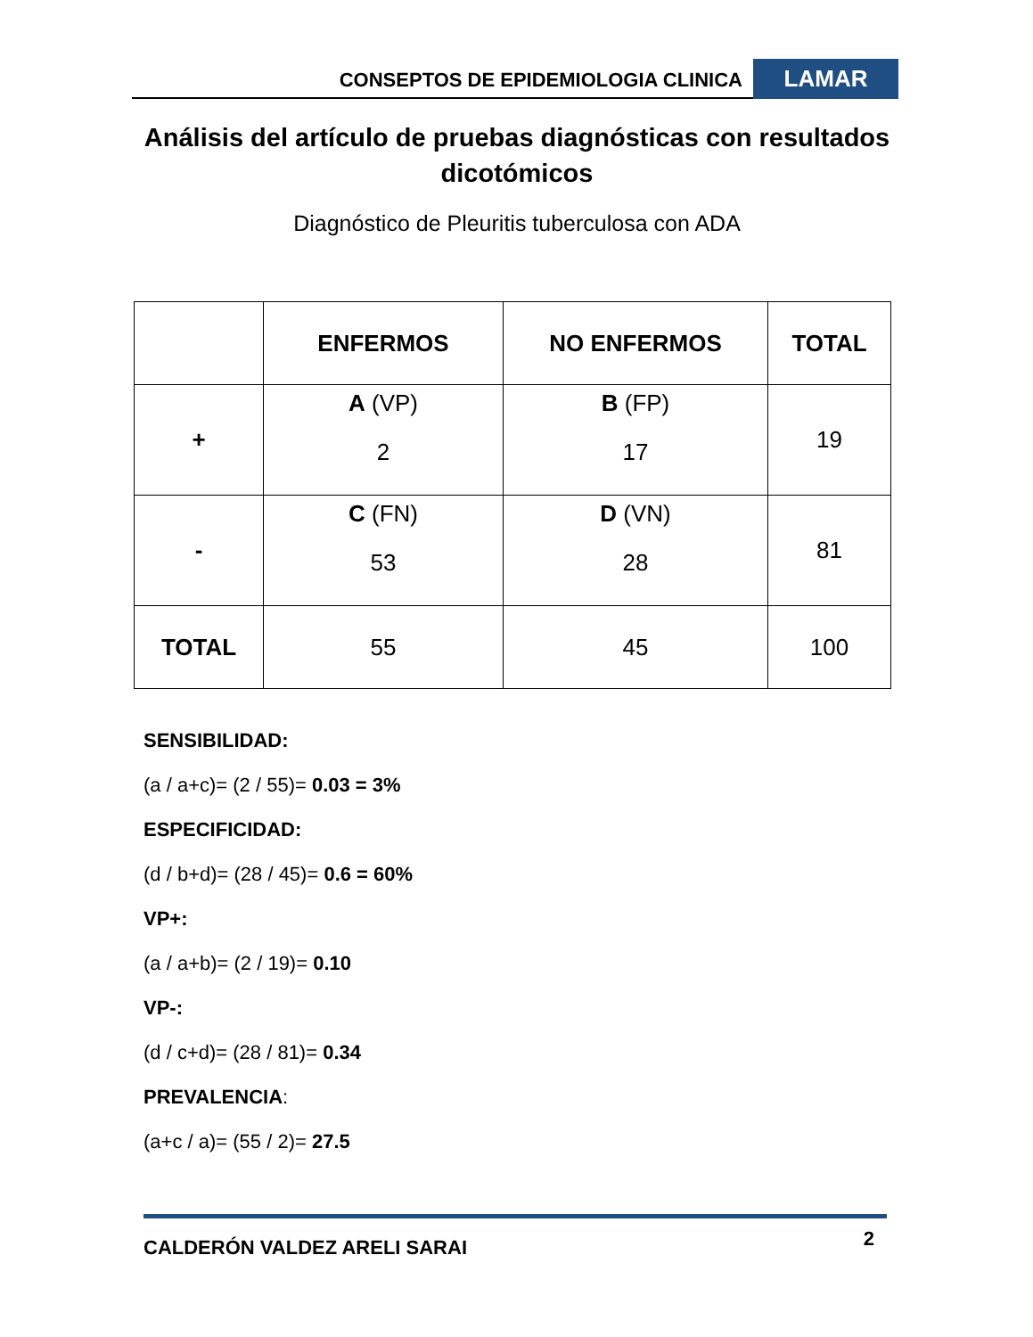CONSEPTOS DE EPIDEMIOLOGIA CLINICA
LAMAR
Análisis del artículo de pruebas diagnósticas con resultados dicotómicos
Diagnóstico de Pleuritis tuberculosa con ADA
| | ENFERMOS | NO ENFERMOS | TOTAL |
| --- | --- | --- | --- |
| + | A (VP) 2 | B (FP) 17 | 19 |
| - | C (FN) 53 | D (VN) 28 | 81 |
| TOTAL | 55 | 45 | 100 |
SENSIBILIDAD:
(a / a+c)= (2 / 55)= 0.03 = 3%
ESPECIFICIDAD:
(d / b+d)= (28 / 45)= 0.6 = 60%
VP+:
(a / a+b)= (2 / 19)= 0.10
VP-:
(d / c+d)= (28 / 81)= 0.34
PREVALENCIA:
(a+c / a)= (55 / 2)= 27.5
CALDERÓN VALDEZ ARELI SARAI 2